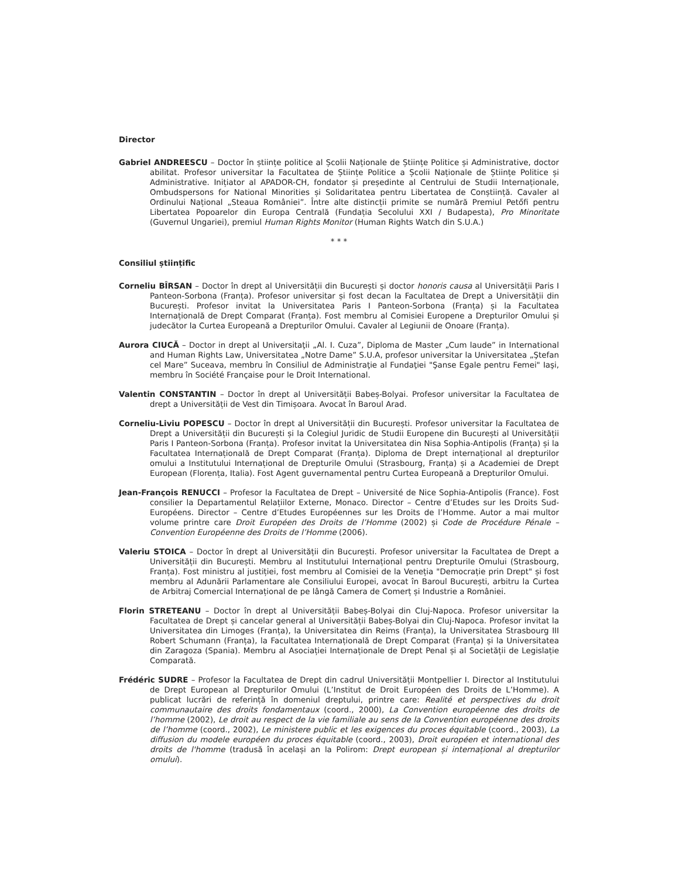Director
Gabriel ANDREESCU – Doctor în științe politice al Școlii Naționale de Științe Politice și Administrative, doctor abilitat. Profesor universitar la Facultatea de Științe Politice a Școlii Naționale de Științe Politice și Administrative. Inițiator al APADOR-CH, fondator și președinte al Centrului de Studii Internaționale, Ombudspersons for National Minorities și Solidaritatea pentru Libertatea de Conștiință. Cavaler al Ordinului Național „Steaua României”. Între alte distincții primite se numără Premiul Petőfi pentru Libertatea Popoarelor din Europa Centrală (Fundația Secolului XXI / Budapesta), Pro Minoritate (Guvernul Ungariei), premiul Human Rights Monitor (Human Rights Watch din S.U.A.)
* * *
Consiliul științific
Corneliu BÎRSAN – Doctor în drept al Universității din București și doctor honoris causa al Universității Paris I Panteon-Sorbona (Franța). Profesor universitar și fost decan la Facultatea de Drept a Universității din București. Profesor invitat la Universitatea Paris I Panteon-Sorbona (Franța) și la Facultatea Internațională de Drept Comparat (Franța). Fost membru al Comisiei Europene a Drepturilor Omului și judecător la Curtea Europeană a Drepturilor Omului. Cavaler al Legiunii de Onoare (Franța).
Aurora CIUCĂ – Doctor in drept al Universitaţii „Al. I. Cuza”, Diploma de Master „Cum laude” in International and Human Rights Law, Universitatea „Notre Dame” S.U.A, profesor universitar la Universitatea „Ştefan cel Mare” Suceava, membru în Consiliul de Administraţie al Fundaţiei "Şanse Egale pentru Femei" Iaşi, membru în Société Française pour le Droit International.
Valentin CONSTANTIN – Doctor în drept al Universității Babeș-Bolyai. Profesor universitar la Facultatea de drept a Universității de Vest din Timișoara. Avocat în Baroul Arad.
Corneliu-Liviu POPESCU – Doctor în drept al Universității din București. Profesor universitar la Facultatea de Drept a Universității din București și la Colegiul Juridic de Studii Europene din București al Universității Paris I Panteon-Sorbona (Franța). Profesor invitat la Universitatea din Nisa Sophia-Antipolis (Franța) și la Facultatea Internațională de Drept Comparat (Franța). Diploma de Drept internațional al drepturilor omului a Institutului Internațional de Drepturile Omului (Strasbourg, Franța) și a Academiei de Drept European (Florența, Italia). Fost Agent guvernamental pentru Curtea Europeană a Drepturilor Omului.
Jean-François RENUCCI – Profesor la Facultatea de Drept – Université de Nice Sophia-Antipolis (France). Fost consilier la Departamentul Relațiilor Externe, Monaco. Director – Centre d’Etudes sur les Droits Sud-Européens. Director – Centre d’Etudes Européennes sur les Droits de l’Homme. Autor a mai multor volume printre care Droit Européen des Droits de l’Homme (2002) și Code de Procédure Pénale – Convention Européenne des Droits de l’Homme (2006).
Valeriu STOICA – Doctor în drept al Universității din București. Profesor universitar la Facultatea de Drept a Universității din București. Membru al Institutului Internațional pentru Drepturile Omului (Strasbourg, Franța). Fost ministru al justiției, fost membru al Comisiei de la Veneția "Democrație prin Drept" și fost membru al Adunării Parlamentare ale Consiliului Europei, avocat în Baroul București, arbitru la Curtea de Arbitraj Comercial Internațional de pe lângă Camera de Comerț și Industrie a României.
Florin STRETEANU – Doctor în drept al Universității Babeș-Bolyai din Cluj-Napoca. Profesor universitar la Facultatea de Drept și cancelar general al Universității Babeș-Bolyai din Cluj-Napoca. Profesor invitat la Universitatea din Limoges (Franța), la Universitatea din Reims (Franța), la Universitatea Strasbourg III Robert Schumann (Franța), la Facultatea Internațională de Drept Comparat (Franța) și la Universitatea din Zaragoza (Spania). Membru al Asociației Internaționale de Drept Penal și al Societății de Legislație Comparată.
Frédéric SUDRE – Profesor la Facultatea de Drept din cadrul Universității Montpellier I. Director al Institutului de Drept European al Drepturilor Omului (L’Institut de Droit Européen des Droits de L’Homme). A publicat lucrări de referință în domeniul dreptului, printre care: Realité et perspectives du droit communautaire des droits fondamentaux (coord., 2000), La Convention européenne des droits de l’homme (2002), Le droit au respect de la vie familiale au sens de la Convention européenne des droits de l’homme (coord., 2002), Le ministere public et les exigences du proces équitable (coord., 2003), La diffusion du modele européen du proces équitable (coord., 2003), Droit européen et international des droits de l'homme (tradusă în același an la Polirom: Drept european și internațional al drepturilor omului).